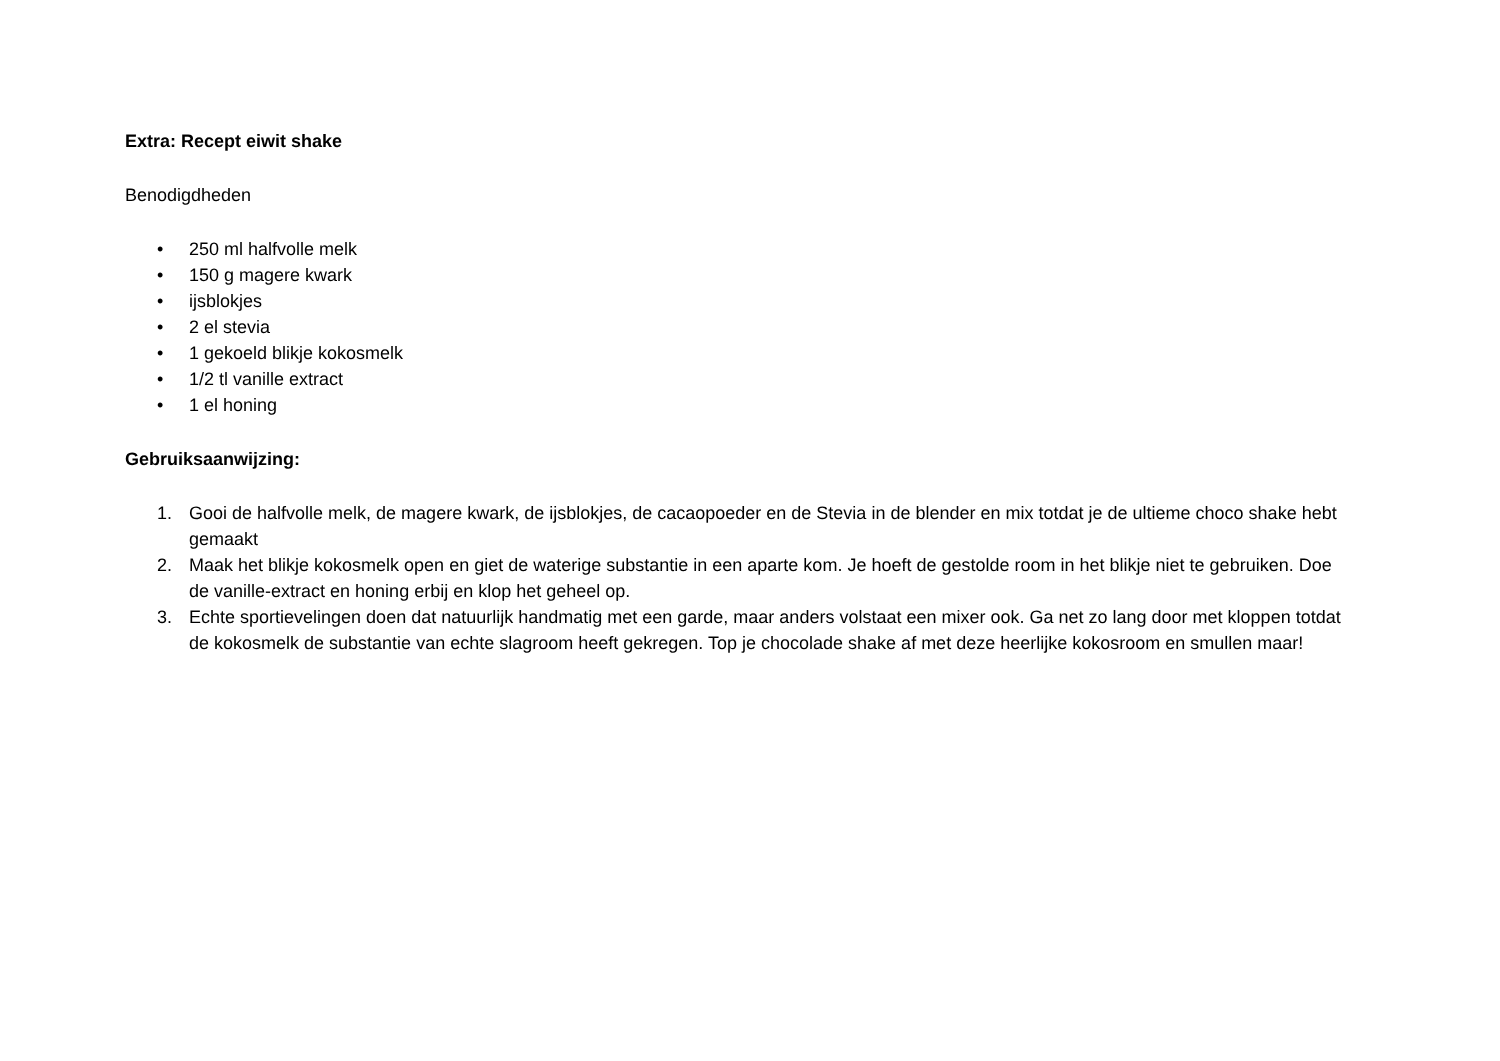Extra: Recept eiwit shake
Benodigdheden
• 250 ml halfvolle melk
• 150 g magere kwark
• ijsblokjes
• 2 el stevia
• 1 gekoeld blikje kokosmelk
• 1/2 tl vanille extract
• 1 el honing
Gebruiksaanwijzing:
1. Gooi de halfvolle melk, de magere kwark, de ijsblokjes, de cacaopoeder en de Stevia in de blender en mix totdat je de ultieme choco shake hebt gemaakt
2. Maak het blikje kokosmelk open en giet de waterige substantie in een aparte kom. Je hoeft de gestolde room in het blikje niet te gebruiken. Doe de vanille-extract en honing erbij en klop het geheel op.
3. Echte sportievelingen doen dat natuurlijk handmatig met een garde, maar anders volstaat een mixer ook. Ga net zo lang door met kloppen totdat de kokosmelk de substantie van echte slagroom heeft gekregen. Top je chocolade shake af met deze heerlijke kokosroom en smullen maar!